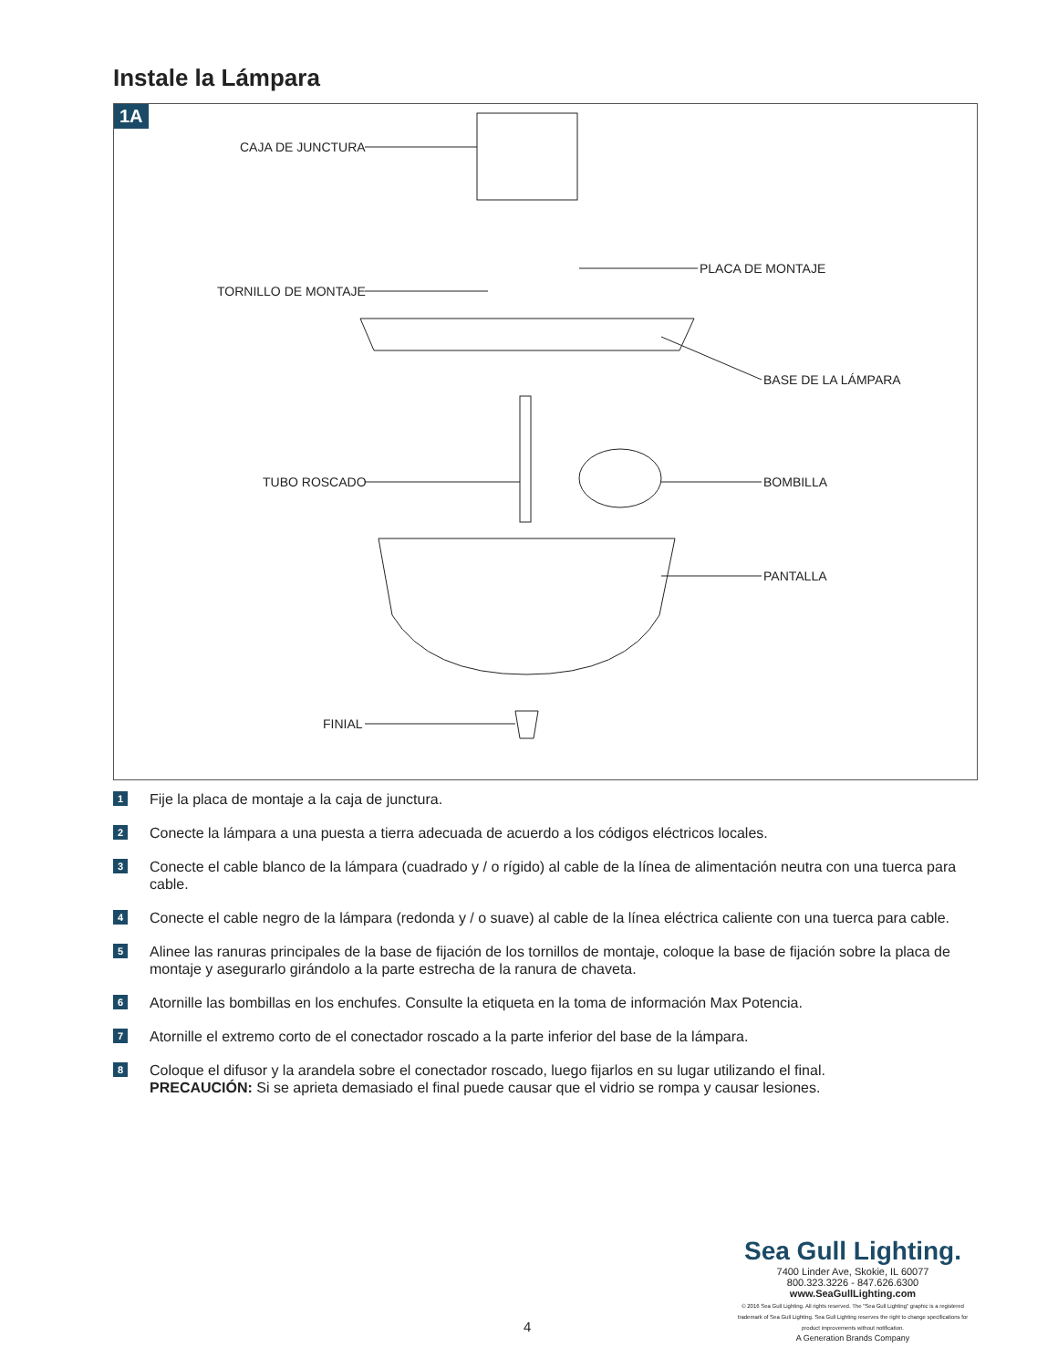Instale la Lámpara
1A
CAJA DE JUNCTURA
PLACA DE MONTAJE
TORNILLO DE MONTAJE
BASE DE LA LÁMPARA
TUBO ROSCADO BOMBILLA
PANTALLA
FINIAL
1 Fije la placa de montaje a la caja de junctura.
2 Conecte la lámpara a una puesta a tierra adecuada de acuerdo a los códigos eléctricos locales.
3 Conecte el cable blanco de la lámpara (cuadrado y / o rígido) al cable de la línea de alimentación neutra con una tuerca para cable.
4 Conecte el cable negro de la lámpara (redonda y / o suave) al cable de la línea eléctrica caliente con una tuerca para cable.
5 Alinee las ranuras principales de la base de fijación de los tornillos de montaje, coloque la base de fijación sobre la placa de montaje y asegurarlo girándolo a la parte estrecha de la ranura de chaveta.
6 Atornille las bombillas en los enchufes. Consulte la etiqueta en la toma de información Max Potencia.
7 Atornille el extremo corto de el conectador roscado a la parte inferior del base de la lámpara.
8 Coloque el difusor y la arandela sobre el conectador roscado, luego fijarlos en su lugar utilizando el final.
PRECAUCIÓN: Si se aprieta demasiado el final puede causar que el vidrio se rompa y causar lesiones.
4
Sea Gull Lighting.
7400 Linder Ave, Skokie, IL 60077
800.323.3226 - 847.626.6300
www.SeaGullLighting.com
© 2016 Sea Gull Lighting. All rights reserved. The "Sea Gull Lighting" graphic is a registered trademark of Sea Gull Lighting. Sea Gull Lighting reserves the right to change specifications for product improvements without notification.
A Generation Brands Company